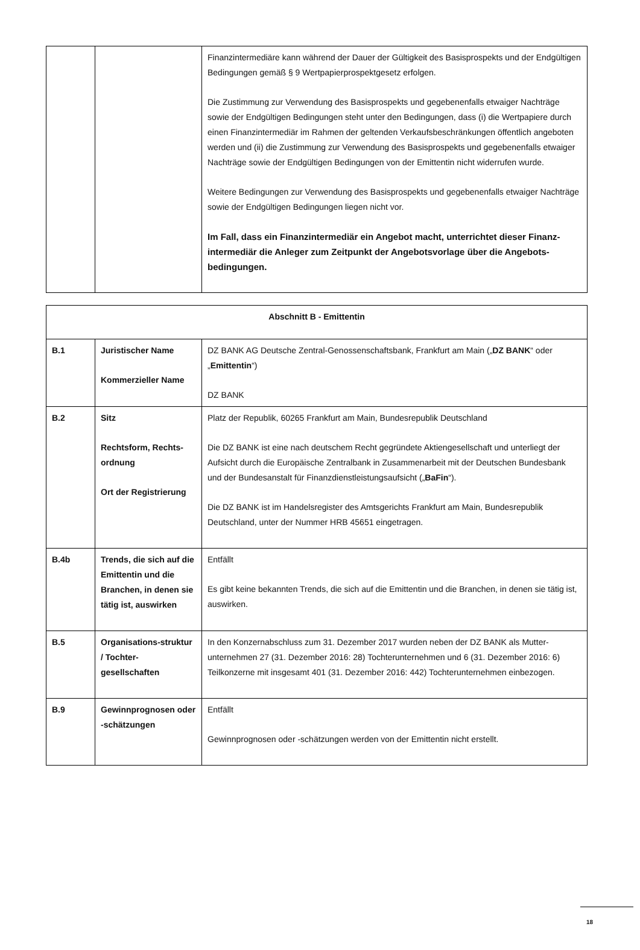| | | Finanzintermediäre kann während der Dauer der Gültigkeit des Basisprospekts und der Endgültigen Bedingungen gemäß § 9 Wertpapierprospektgesetz erfolgen. Die Zustimmung zur Verwendung des Basisprospekts und gegebenenfalls etwaiger Nachträge sowie der Endgültigen Bedingungen steht unter den Bedingungen, dass (i) die Wertpapiere durch einen Finanzintermediär im Rahmen der geltenden Verkaufsbeschränkungen öffentlich angeboten werden und (ii) die Zustimmung zur Verwendung des Basisprospekts und gegebenenfalls etwaiger Nachträge sowie der Endgültigen Bedingungen von der Emittentin nicht widerrufen wurde. Weitere Bedingungen zur Verwendung des Basisprospekts und gegebenenfalls etwaiger Nachträge sowie der Endgültigen Bedingungen liegen nicht vor. Im Fall, dass ein Finanzintermediär ein Angebot macht, unterrichtet dieser Finanz-intermediär die Anleger zum Zeitpunkt der Angebotsvorlage über die Angebots-bedingungen. |
| Abschnitt B - Emittentin | | |
| B.1 | Juristischer Name Kommerzieller Name | DZ BANK AG Deutsche Zentral-Genossenschaftsbank, Frankfurt am Main („ DZ BANK “ oder „ Emittentin “) DZ BANK |
| B.2 | Sitz Rechtsform, Rechts-ordnung Ort der Registrierung | Platz der Republik, 60265 Frankfurt am Main, Bundesrepublik Deutschland Die DZ BANK ist eine nach deutschem Recht gegründete Aktiengesellschaft und unterliegt der Aufsicht durch die Europäische Zentralbank in Zusammenarbeit mit der Deutschen Bundesbank und der Bundesanstalt für Finanzdienstleistungsaufsicht („ BaFin “). Die DZ BANK ist im Handelsregister des Amtsgerichts Frankfurt am Main, Bundesrepublik Deutschland, unter der Nummer HRB 45651 eingetragen. |
| B.4b | Trends, die sich auf die Emittentin und die Branchen, in denen sie tätig ist, auswirken | Entfällt Es gibt keine bekannten Trends, die sich auf die Emittentin und die Branchen, in denen sie tätig ist, auswirken. |
| B.5 | Organisations-struktur / Tochter-gesellschaften | In den Konzernabschluss zum 31. Dezember 2017 wurden neben der DZ BANK als Mutter-unternehmen 27 (31. Dezember 2016: 28) Tochterunternehmen und 6 (31. Dezember 2016: 6) Teilkonzerne mit insgesamt 401 (31. Dezember 2016: 442) Tochterunternehmen einbezogen. |
| B.9 | Gewinnprognosen oder -schätzungen | Entfällt Gewinnprognosen oder -schätzungen werden von der Emittentin nicht erstellt. |
18